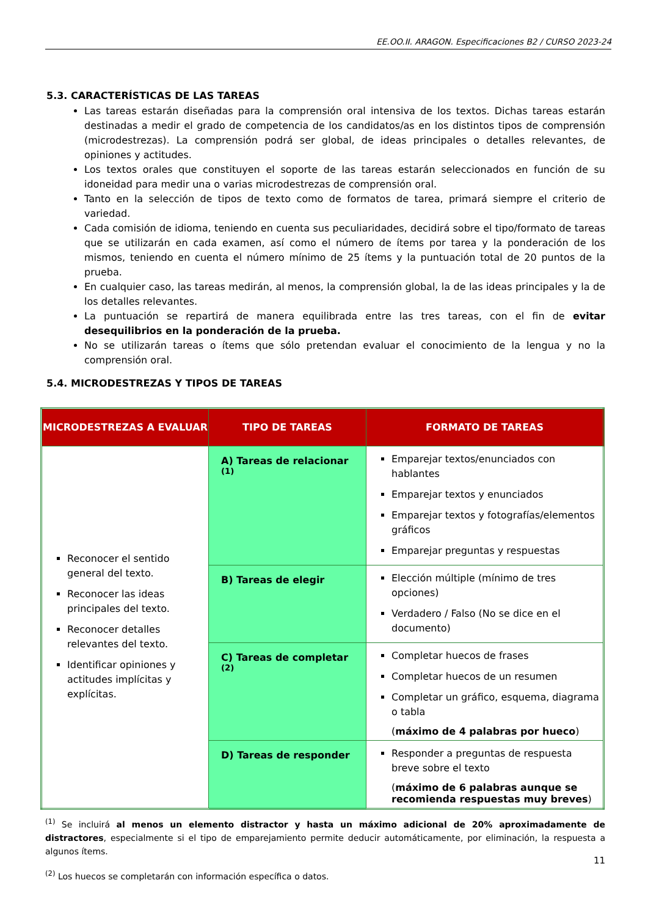EE.OO.II. ARAGON. Especificaciones B2 / CURSO 2023-24
5.3. CARACTERÍSTICAS DE LAS TAREAS
Las tareas estarán diseñadas para la comprensión oral intensiva de los textos. Dichas tareas estarán destinadas a medir el grado de competencia de los candidatos/as en los distintos tipos de comprensión (microdestrezas). La comprensión podrá ser global, de ideas principales o detalles relevantes, de opiniones y actitudes.
Los textos orales que constituyen el soporte de las tareas estarán seleccionados en función de su idoneidad para medir una o varias microdestrezas de comprensión oral.
Tanto en la selección de tipos de texto como de formatos de tarea, primará siempre el criterio de variedad.
Cada comisión de idioma, teniendo en cuenta sus peculiaridades, decidirá sobre el tipo/formato de tareas que se utilizarán en cada examen, así como el número de ítems por tarea y la ponderación de los mismos, teniendo en cuenta el número mínimo de 25 ítems y la puntuación total de 20 puntos de la prueba.
En cualquier caso, las tareas medirán, al menos, la comprensión global, la de las ideas principales y la de los detalles relevantes.
La puntuación se repartirá de manera equilibrada entre las tres tareas, con el fin de evitar desequilibrios en la ponderación de la prueba.
No se utilizarán tareas o ítems que sólo pretendan evaluar el conocimiento de la lengua y no la comprensión oral.
5.4. MICRODESTREZAS Y TIPOS DE TAREAS
| MICRODESTREZAS A EVALUAR | TIPO DE TAREAS | FORMATO DE TAREAS |
| --- | --- | --- |
| Reconocer el sentido general del texto. Reconocer las ideas principales del texto. Reconocer detalles relevantes del texto. Identificar opiniones y actitudes implícitas y explícitas. | A) Tareas de relacionar <sup>(1)</sup> | Emparejar textos/enunciados con hablantes Emparejar textos y enunciados Emparejar textos y fotografías/elementos gráficos Emparejar preguntas y respuestas |
| | B) Tareas de elegir | Elección múltiple (mínimo de tres opciones) Verdadero / Falso (No se dice en el documento) |
| | C) Tareas de completar <sup>(2)</sup> | Completar huecos de frases Completar huecos de un resumen Completar un gráfico, esquema, diagrama o tabla ( máximo de 4 palabras por hueco ) |
| | D) Tareas de responder | Responder a preguntas de respuesta breve sobre el texto ( máximo de 6 palabras aunque se recomienda respuestas muy breves ) |
<sup>(1)</sup> Se incluirá al menos un elemento distractor y hasta un máximo adicional de 20% aproximadamente de distractores, especialmente si el tipo de emparejamiento permite deducir automáticamente, por eliminación, la respuesta a algunos ítems.
<sup>(2)</sup> Los huecos se completarán con información específica o datos.
11